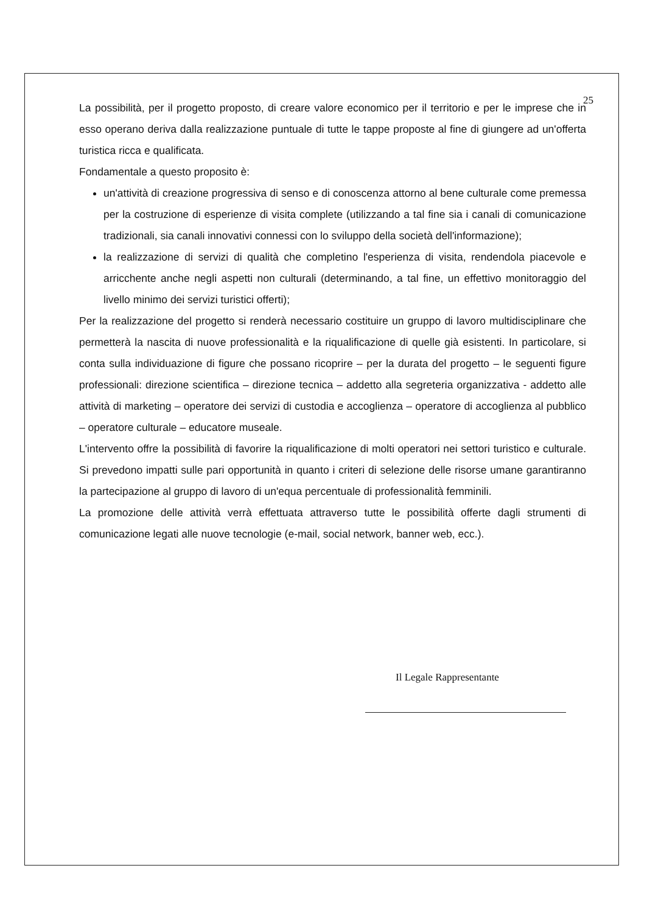25
La possibilità, per il progetto proposto, di creare valore economico per il territorio e per le imprese che in esso operano deriva dalla realizzazione puntuale di tutte le tappe proposte al fine di giungere ad un'offerta turistica ricca e qualificata.
Fondamentale a questo proposito è:
un'attività di creazione progressiva di senso e di conoscenza attorno al bene culturale come premessa per la costruzione di esperienze di visita complete (utilizzando a tal fine sia i canali di comunicazione tradizionali, sia canali innovativi connessi con lo sviluppo della società dell'informazione);
la realizzazione di servizi di qualità che completino l'esperienza di visita, rendendola piacevole e arricchente anche negli aspetti non culturali (determinando, a tal fine, un effettivo monitoraggio del livello minimo dei servizi turistici offerti);
Per la realizzazione del progetto si renderà necessario costituire un gruppo di lavoro multidisciplinare che permetterà la nascita di nuove professionalità e la riqualificazione di quelle già esistenti. In particolare, si conta sulla individuazione di figure che possano ricoprire – per la durata del progetto – le seguenti figure professionali: direzione scientifica – direzione tecnica – addetto alla segreteria organizzativa - addetto alle attività di marketing – operatore dei servizi di custodia e accoglienza – operatore di accoglienza al pubblico – operatore culturale – educatore museale.
L'intervento offre la possibilità di favorire la riqualificazione di molti operatori nei settori turistico e culturale. Si prevedono impatti sulle pari opportunità in quanto i criteri di selezione delle risorse umane garantiranno la partecipazione al gruppo di lavoro di un'equa percentuale di professionalità femminili.
La promozione delle attività verrà effettuata attraverso tutte le possibilità offerte dagli strumenti di comunicazione legati alle nuove tecnologie (e-mail, social network, banner web, ecc.).
Il Legale Rappresentante